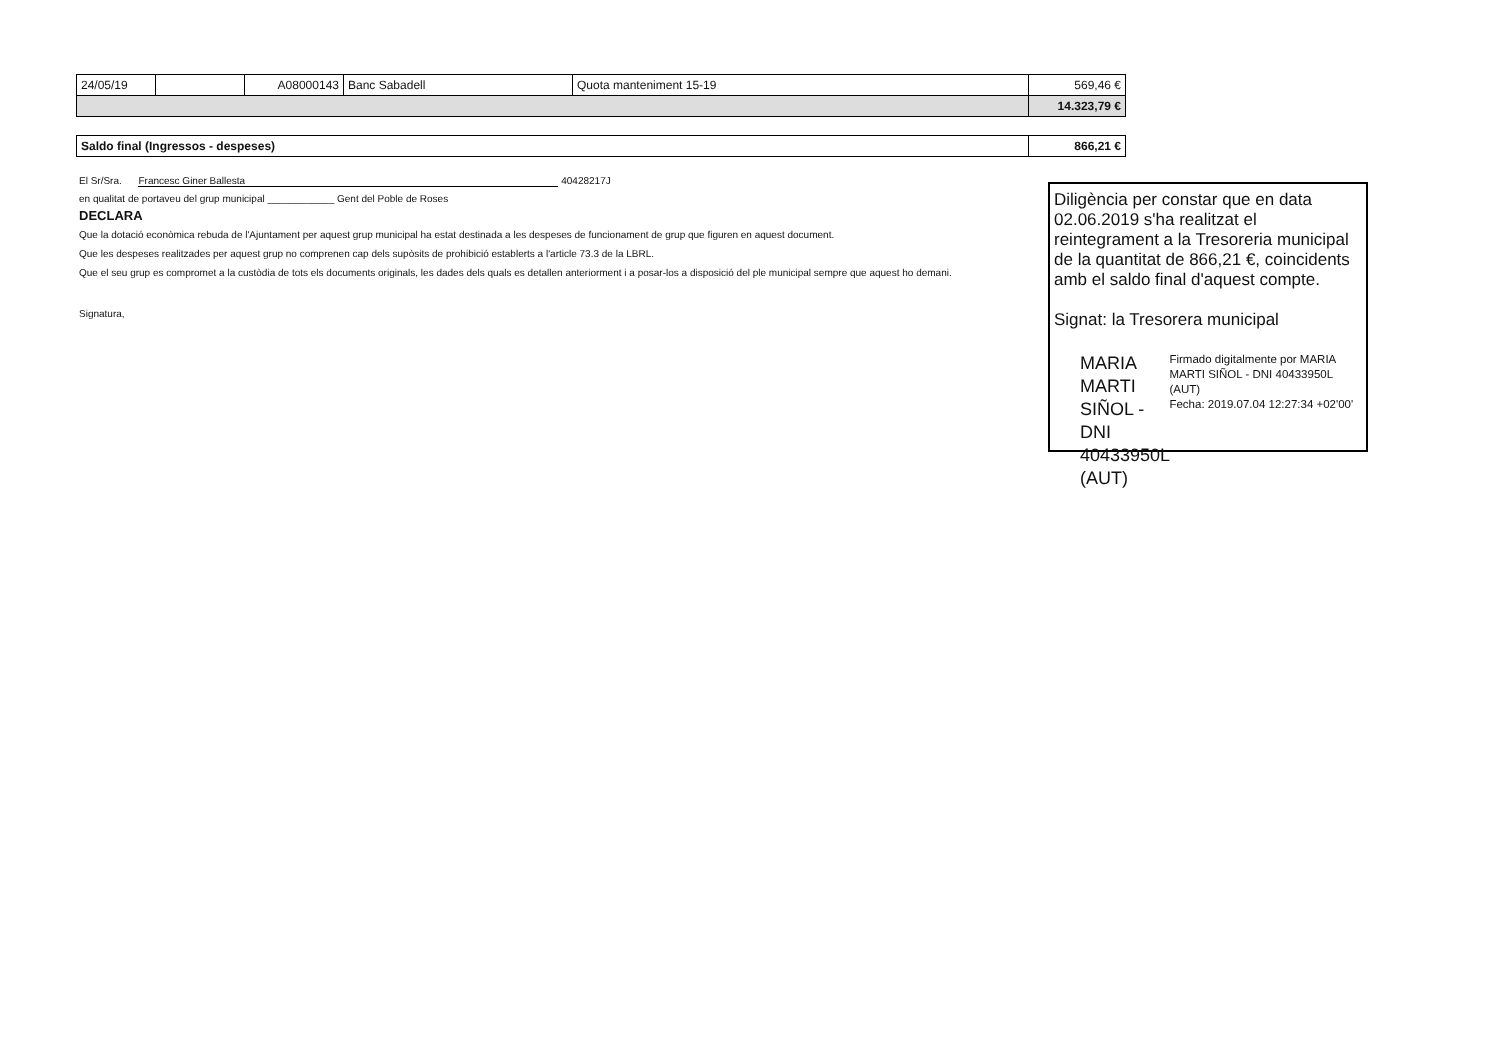| 24/05/19 | | A08000143 | Banc Sabadell | Quota manteniment 15-19 | 569,46 € |
| | | | | | 14.323,79 € |
| Saldo final (Ingressos - despeses) | 866,21 € |
El Sr/Sra. Francesc Giner Ballesta 40428217J
en qualitat de portaveu del grup municipal ____________ Gent del Poble de Roses
DECLARA
Que la dotació econòmica rebuda de l'Ajuntament per aquest grup municipal ha estat destinada a les despeses de funcionament de grup que figuren en aquest document.
Que les despeses realitzades per aquest grup no comprenen cap dels supòsits de prohibició establerts a l'article 73.3 de la LBRL.
Que el seu grup es compromet a la custòdia de tots els documents originals, les dades dels quals es detallen anteriorment i a posar-los a disposició del ple municipal sempre que aquest ho demani.
Signatura,
Diligència per constar que en data 02.06.2019 s'ha realitzat el reintegrament a la Tresoreria municipal de la quantitat de 866,21 €, coincidents amb el saldo final d'aquest compte.
Signat: la Tresorera municipal
MARIA MARTI SIÑOL - DNI 40433950L (AUT)
Firmado digitalmente por MARIA MARTI SIÑOL - DNI 40433950L (AUT)
Fecha: 2019.07.04 12:27:34 +02'00'